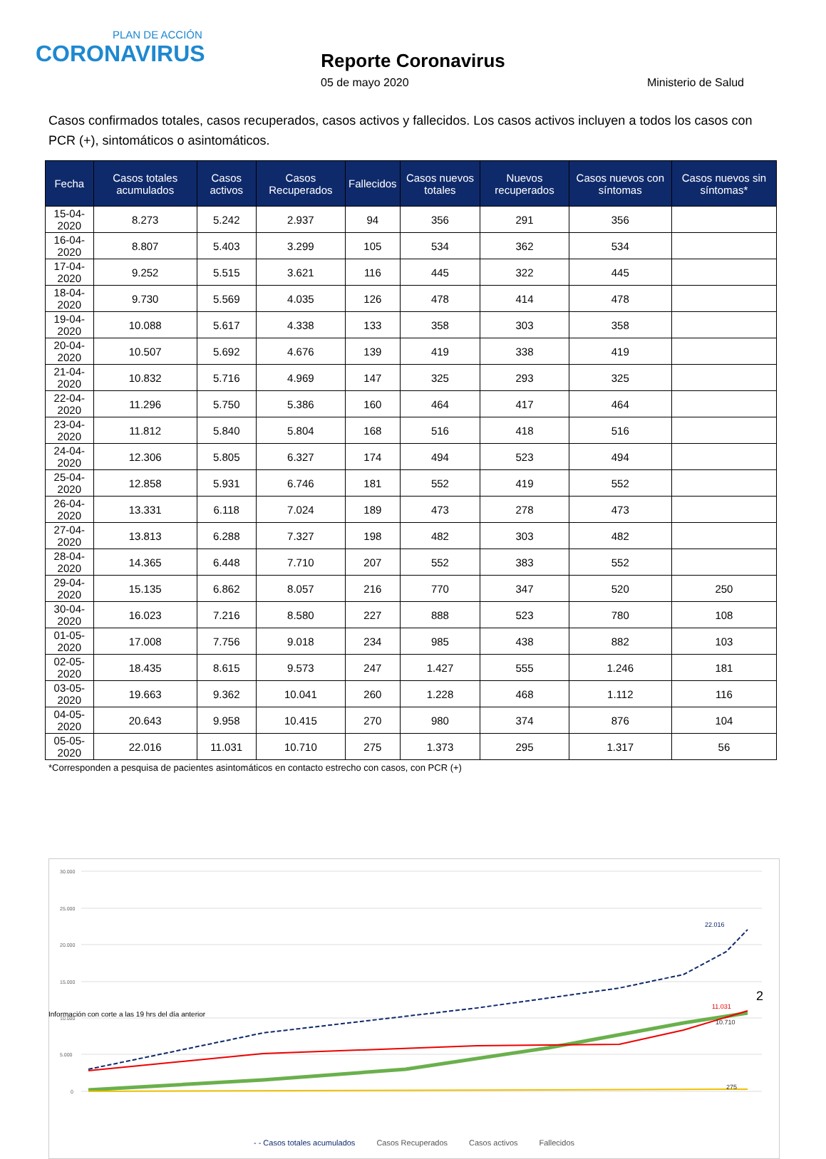PLAN DE ACCIÓN
CORONAVIRUS
Reporte Coronavirus
05 de mayo 2020 Ministerio de Salud
Casos confirmados totales, casos recuperados, casos activos y fallecidos. Los casos activos incluyen a todos los casos con PCR (+), sintomáticos o asintomáticos.
| Fecha | Casos totales acumulados | Casos activos | Casos Recuperados | Fallecidos | Casos nuevos totales | Nuevos recuperados | Casos nuevos con síntomas | Casos nuevos sin síntomas* |
| --- | --- | --- | --- | --- | --- | --- | --- | --- |
| 15-04-2020 | 8.273 | 5.242 | 2.937 | 94 | 356 | 291 | 356 | |
| 16-04-2020 | 8.807 | 5.403 | 3.299 | 105 | 534 | 362 | 534 | |
| 17-04-2020 | 9.252 | 5.515 | 3.621 | 116 | 445 | 322 | 445 | |
| 18-04-2020 | 9.730 | 5.569 | 4.035 | 126 | 478 | 414 | 478 | |
| 19-04-2020 | 10.088 | 5.617 | 4.338 | 133 | 358 | 303 | 358 | |
| 20-04-2020 | 10.507 | 5.692 | 4.676 | 139 | 419 | 338 | 419 | |
| 21-04-2020 | 10.832 | 5.716 | 4.969 | 147 | 325 | 293 | 325 | |
| 22-04-2020 | 11.296 | 5.750 | 5.386 | 160 | 464 | 417 | 464 | |
| 23-04-2020 | 11.812 | 5.840 | 5.804 | 168 | 516 | 418 | 516 | |
| 24-04-2020 | 12.306 | 5.805 | 6.327 | 174 | 494 | 523 | 494 | |
| 25-04-2020 | 12.858 | 5.931 | 6.746 | 181 | 552 | 419 | 552 | |
| 26-04-2020 | 13.331 | 6.118 | 7.024 | 189 | 473 | 278 | 473 | |
| 27-04-2020 | 13.813 | 6.288 | 7.327 | 198 | 482 | 303 | 482 | |
| 28-04-2020 | 14.365 | 6.448 | 7.710 | 207 | 552 | 383 | 552 | |
| 29-04-2020 | 15.135 | 6.862 | 8.057 | 216 | 770 | 347 | 520 | 250 |
| 30-04-2020 | 16.023 | 7.216 | 8.580 | 227 | 888 | 523 | 780 | 108 |
| 01-05-2020 | 17.008 | 7.756 | 9.018 | 234 | 985 | 438 | 882 | 103 |
| 02-05-2020 | 18.435 | 8.615 | 9.573 | 247 | 1.427 | 555 | 1.246 | 181 |
| 03-05-2020 | 19.663 | 9.362 | 10.041 | 260 | 1.228 | 468 | 1.112 | 116 |
| 04-05-2020 | 20.643 | 9.958 | 10.415 | 270 | 980 | 374 | 876 | 104 |
| 05-05-2020 | 22.016 | 11.031 | 10.710 | 275 | 1.373 | 295 | 1.317 | 56 |
*Corresponden a pesquisa de pacientes asintomáticos en contacto estrecho con casos, con PCR (+)
30.000
25.000
20.000
15.000
10.000
5.000
0
22.016
11.031
10.710
275
- - Casos totales acumulados Casos Recuperados Casos activos Fallecidos
2
Información con corte a las 19 hrs del día anterior